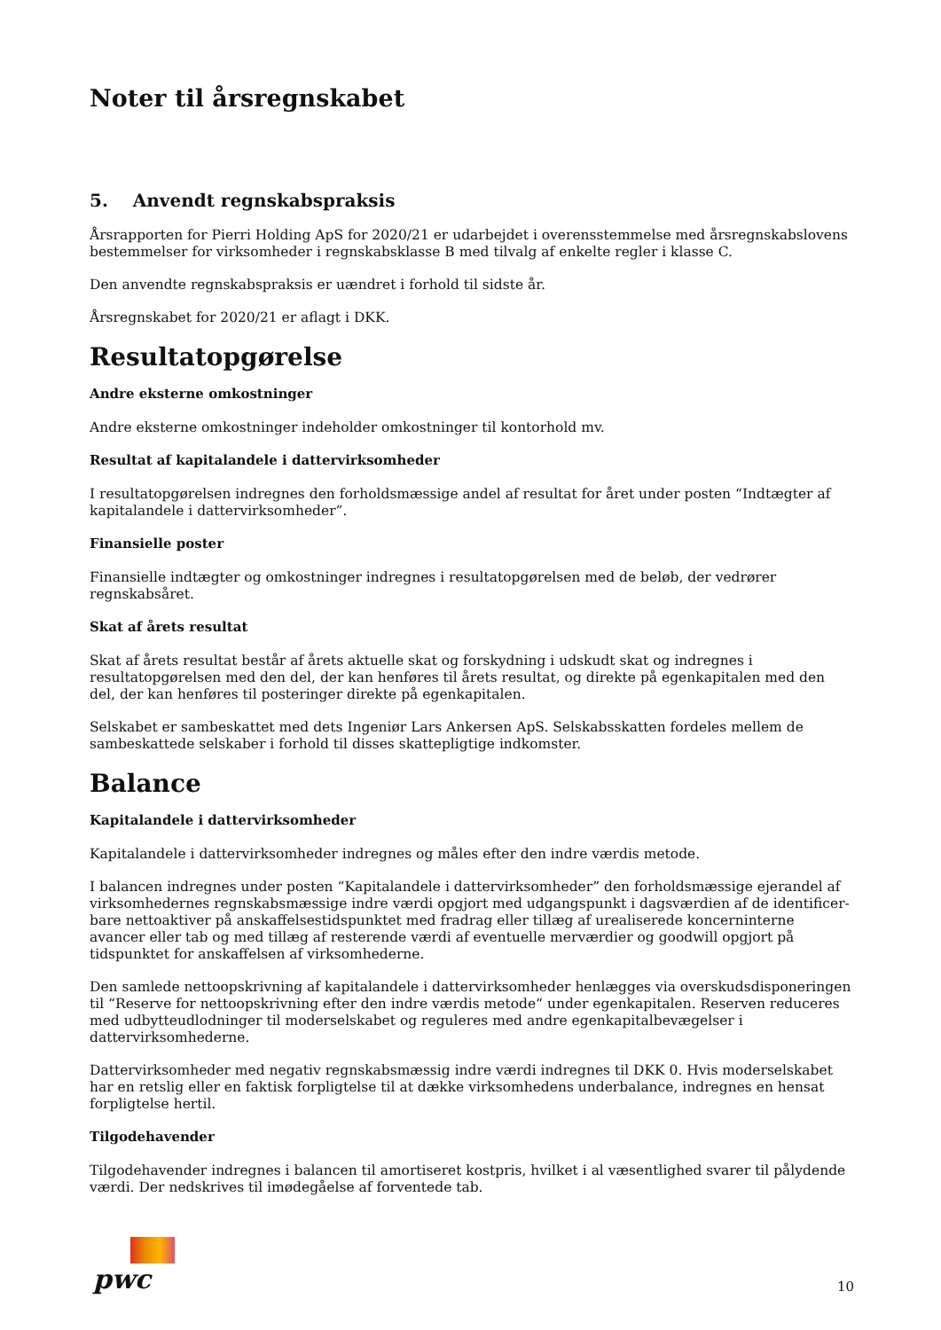Noter til årsregnskabet
5. Anvendt regnskabspraksis
Årsrapporten for Pierri Holding ApS for 2020/21 er udarbejdet i overensstemmelse med årsregnskabslovens bestemmelser for virksomheder i regnskabsklasse B med tilvalg af enkelte regler i klasse C.
Den anvendte regnskabspraksis er uændret i forhold til sidste år.
Årsregnskabet for 2020/21 er aflagt i DKK.
Resultatopgørelse
Andre eksterne omkostninger
Andre eksterne omkostninger indeholder omkostninger til kontorhold mv.
Resultat af kapitalandele i dattervirksomheder
I resultatopgørelsen indregnes den forholdsmæssige andel af resultat for året under posten “Indtægter af kapitalandele i dattervirksomheder”.
Finansielle poster
Finansielle indtægter og omkostninger indregnes i resultatopgørelsen med de beløb, der vedrører regnskabsåret.
Skat af årets resultat
Skat af årets resultat består af årets aktuelle skat og forskydning i udskudt skat og indregnes i resultatopgørelsen med den del, der kan henføres til årets resultat, og direkte på egenkapitalen med den del, der kan henføres til posteringer direkte på egenkapitalen.
Selskabet er sambeskattet med dets Ingeniør Lars Ankersen ApS. Selskabsskatten fordeles mellem de sambeskattede selskaber i forhold til disses skattepligtige indkomster.
Balance
Kapitalandele i dattervirksomheder
Kapitalandele i dattervirksomheder indregnes og måles efter den indre værdis metode.
I balancen indregnes under posten “Kapitalandele i dattervirksomheder” den forholdsmæssige ejerandel af virksomhedernes regnskabsmæssige indre værdi opgjort med udgangspunkt i dagsværdien af de identificer-bare nettoaktiver på anskaffelsestidspunktet med fradrag eller tillæg af urealiserede koncerninterne avancer eller tab og med tillæg af resterende værdi af eventuelle merværdier og goodwill opgjort på tidspunktet for anskaffelsen af virksomhederne.
Den samlede nettoopskrivning af kapitalandele i dattervirksomheder henlægges via overskudsdisponeringen til “Reserve for nettoopskrivning efter den indre værdis metode“ under egenkapitalen. Reserven reduceres med udbytteudlodninger til moderselskabet og reguleres med andre egenkapitalbevægelser i dattervirksomhederne.
Dattervirksomheder med negativ regnskabsmæssig indre værdi indregnes til DKK 0. Hvis moderselskabet har en retslig eller en faktisk forpligtelse til at dække virksomhedens underbalance, indregnes en hensat forpligtelse hertil.
Tilgodehavender
Tilgodehavender indregnes i balancen til amortiseret kostpris, hvilket i al væsentlighed svarer til pålydende værdi. Der nedskrives til imødegåelse af forventede tab.
pwc
10